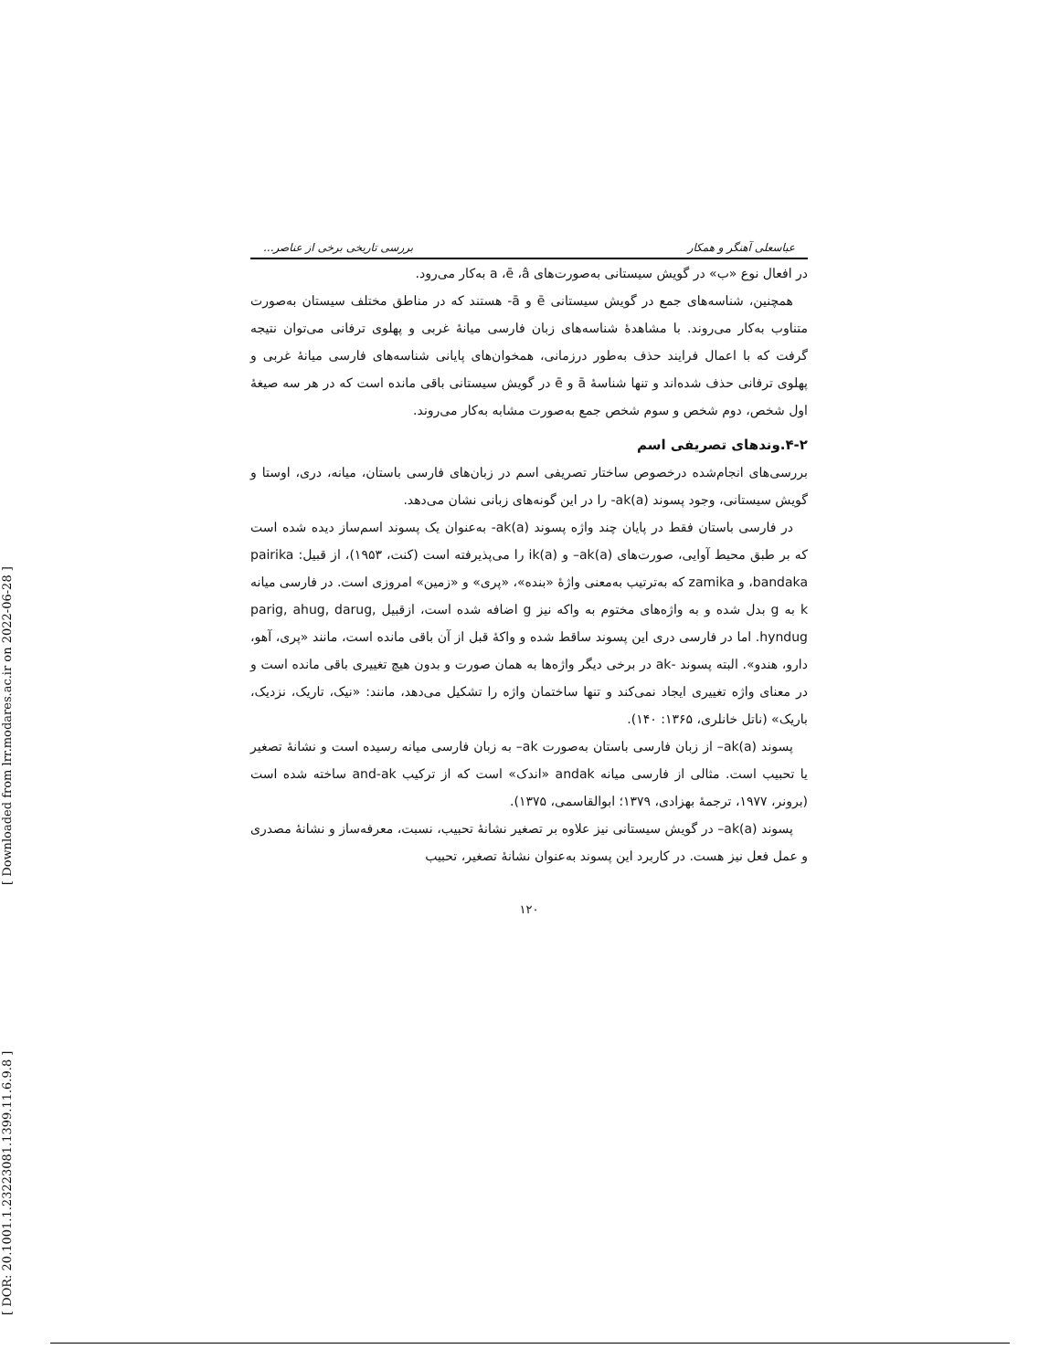[ DOR: 20.1001.1.23223081.1399.11.6.9.8 ] [ Downloaded from lrr.modares.ac.ir on 2022-06-28 ]
عباسعلی آهنگر و همکار بررسی تاریخی برخی از عناصر...
در افعال نوع «ب» در گویش سیستانی به‌صورت‌های a ،ē ،â به‌کار می‌رود.
همچنین، شناسه‌های جمع در گویش سیستانی ē و ā- هستند که در مناطق مختلف سیستان به‌صورت متناوب به‌کار می‌روند. با مشاهدهٔ شناسه‌های زبان فارسی میانهٔ غربی و پهلوی ترفانی می‌توان نتیجه گرفت که با اعمال فرایند حذف به‌طور درزمانی، همخوان‌های پایانی شناسه‌های فارسی میانهٔ غربی و پهلوی ترفانی حذف شده‌اند و تنها شناسهٔ ā و ē در گویش سیستانی باقی مانده است که در هر سه صیغهٔ اول شخص، دوم شخص و سوم شخص جمع به‌صورت مشابه به‌کار می‌روند.
۴-۲.وندهای تصریفی اسم
بررسی‌های انجام‌شده درخصوص ساختار تصریفی اسم در زبان‌های فارسی باستان، میانه، دری، اوستا و گویش سیستانی، وجود پسوند ak(a)- را در این گونه‌های زبانی نشان می‌دهد.
در فارسی باستان فقط در پایان چند واژه پسوند ak(a)- به‌عنوان یک پسوند اسم‌ساز دیده شده است که بر طبق محیط آوایی، صورت‌های ak(a)– و ik(a) را می‌پذیرفته است (کنت، ۱۹۵۳)، از قبیل: pairika ،bandaka و zamika که به‌ترتیب به‌معنی واژهٔ «بنده»، «پری» و «زمین» امروزی است. در فارسی میانه k به g بدل شده و به واژه‌های مختوم به واکه نیز g اضافه شده است، ازقبیل parig, ahug, darug, hyndug. اما در فارسی دری این پسوند ساقط شده و واکهٔ قبل از آن باقی مانده است، مانند «پری، آهو، دارو، هندو». البته پسوند -ak در برخی دیگر واژه‌ها به همان صورت و بدون هیچ تغییری باقی مانده است و در معنای واژه تغییری ایجاد نمی‌کند و تنها ساختمان واژه را تشکیل می‌دهد، مانند: «نیک، تاریک، نزدیک، باریک» (ناتل خانلری، ۱۳۶۵: ۱۴۰).
پسوند ak(a)– از زبان فارسی باستان به‌صورت ak– به زبان فارسی میانه رسیده است و نشانهٔ تصغیر یا تحبیب است. مثالی از فارسی میانه andak «اندک» است که از ترکیب and-ak ساخته شده است (برونر، ۱۹۷۷، ترجمهٔ بهزادی، ۱۳۷۹؛ ابوالقاسمی، ۱۳۷۵).
پسوند ak(a)– در گویش سیستانی نیز علاوه بر تصغیر نشانهٔ تحبیب، نسبت، معرفه‌ساز و نشانهٔ مصدری و عمل فعل نیز هست. در کاربرد این پسوند به‌عنوان نشانهٔ تصغیر، تحبیب
۱۲۰